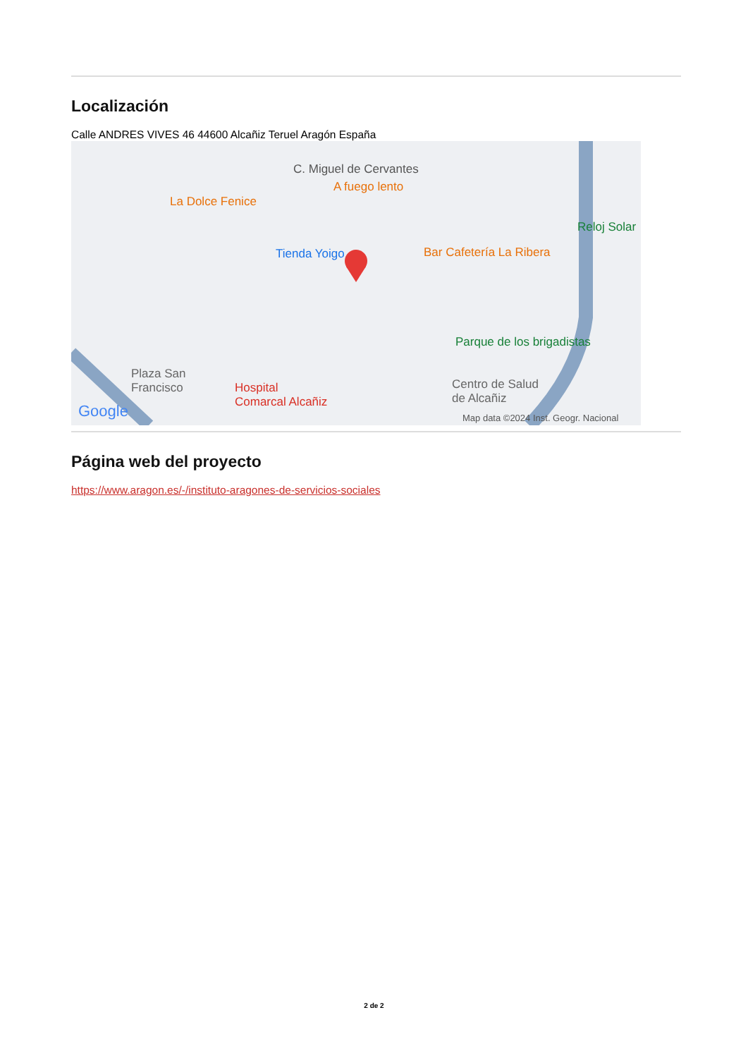Localización
Calle ANDRES VIVES 46 44600 Alcañiz Teruel Aragón España
C. Miguel de Cervantes
A fuego lento
La Dolce Fenice
Tienda Yoigo Bar Cafetería La Ribera
Reloj Solar
Parque de los brigadistas
Plaza San
Francisco Hospital
Comarcal Alcañiz
Centro de Salud
de Alcañiz
Google Map data ©2024 Inst. Geogr. Nacional
Página web del proyecto
https://www.aragon.es/-/instituto-aragones-de-servicios-sociales
2 de 2